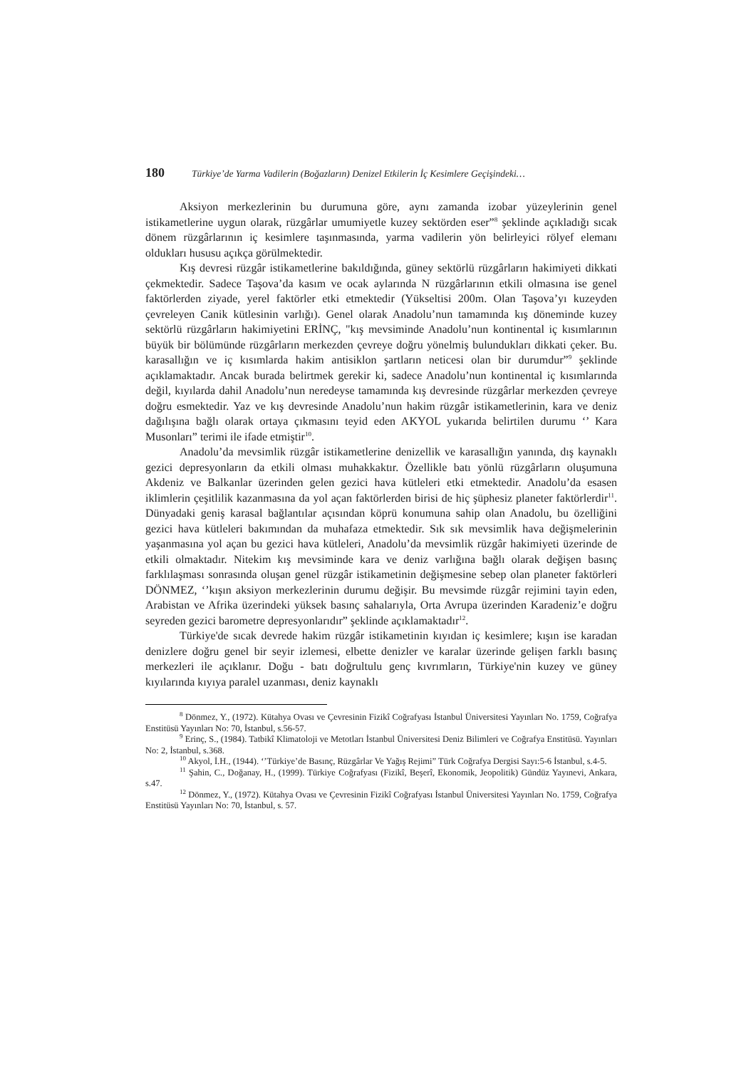180 Türkiye’de Yarma Vadilerin (Boğazların) Denizel Etkilerin İç Kesimlere Geçişindeki…
Aksiyon merkezlerinin bu durumuna göre, aynı zamanda izobar yüzeylerinin genel istikametlerine uygun olarak, rüzgârlar umumiyetle kuzey sektörden eser”<sup>8</sup> şeklinde açıkladığı sıcak dönem rüzgârlarının iç kesimlere taşınmasında, yarma vadilerin yön belirleyici rölyef elemanı oldukları hususu açıkça görülmektedir.
Kış devresi rüzgâr istikametlerine bakıldığında, güney sektörlü rüzgârların hakimiyeti dikkati çekmektedir. Sadece Taşova’da kasım ve ocak aylarında N rüzgârlarının etkili olmasına ise genel faktörlerden ziyade, yerel faktörler etki etmektedir (Yükseltisi 200m. Olan Taşova’yı kuzeyden çevreleyen Canik kütlesinin varlığı). Genel olarak Anadolu’nun tamamında kış döneminde kuzey sektörlü rüzgârların hakimiyetini ERİNÇ, "kış mevsiminde Anadolu’nun kontinental iç kısımlarının büyük bir bölümünde rüzgârların merkezden çevreye doğru yönelmiş bulundukları dikkati çeker. Bu. karasallığın ve iç kısımlarda hakim antisiklon şartların neticesi olan bir durumdur”<sup>9</sup> şeklinde açıklamaktadır. Ancak burada belirtmek gerekir ki, sadece Anadolu’nun kontinental iç kısımlarında değil, kıyılarda dahil Anadolu’nun neredeyse tamamında kış devresinde rüzgârlar merkezden çevreye doğru esmektedir. Yaz ve kış devresinde Anadolu’nun hakim rüzgâr istikametlerinin, kara ve deniz dağılışına bağlı olarak ortaya çıkmasını teyid eden AKYOL yukarıda belirtilen durumu ‘’ Kara Musonları” terimi ile ifade etmiştir<sup>10</sup>.
Anadolu’da mevsimlik rüzgâr istikametlerine denizellik ve karasallığın yanında, dış kaynaklı gezici depresyonların da etkili olması muhakkaktır. Özellikle batı yönlü rüzgârların oluşumuna Akdeniz ve Balkanlar üzerinden gelen gezici hava kütleleri etki etmektedir. Anadolu’da esasen iklimlerin çeşitlilik kazanmasına da yol açan faktörlerden birisi de hiç şüphesiz planeter faktörlerdir<sup>11</sup>. Dünyadaki geniş karasal bağlantılar açısından köprü konumuna sahip olan Anadolu, bu özelliğini gezici hava kütleleri bakımından da muhafaza etmektedir. Sık sık mevsimlik hava değişmelerinin yaşanmasına yol açan bu gezici hava kütleleri, Anadolu’da mevsimlik rüzgâr hakimiyeti üzerinde de etkili olmaktadır. Nitekim kış mevsiminde kara ve deniz varlığına bağlı olarak değişen basınç farklılaşması sonrasında oluşan genel rüzgâr istikametinin değişmesine sebep olan planeter faktörleri DÖNMEZ, ‘’kışın aksiyon merkezlerinin durumu değişir. Bu mevsimde rüzgâr rejimini tayin eden, Arabistan ve Afrika üzerindeki yüksek basınç sahalarıyla, Orta Avrupa üzerinden Karadeniz’e doğru seyreden gezici barometre depresyonlarıdır” şeklinde açıklamaktadır<sup>12</sup>.
Türkiye'de sıcak devrede hakim rüzgâr istikametinin kıyıdan iç kesimlere; kışın ise karadan denizlere doğru genel bir seyir izlemesi, elbette denizler ve karalar üzerinde gelişen farklı basınç merkezleri ile açıklanır. Doğu - batı doğrultulu genç kıvrımların, Türkiye'nin kuzey ve güney kıyılarında kıyıya paralel uzanması, deniz kaynaklı
<sup>8</sup> Dönmez, Y., (1972). Kütahya Ovası ve Çevresinin Fizikî Coğrafyası İstanbul Üniversitesi Yayınları No. 1759, Coğrafya Enstitüsü Yayınları No: 70, İstanbul, s.56-57.
<sup>9</sup> Erinç, S., (1984). Tatbikî Klimatoloji ve Metotları İstanbul Üniversitesi Deniz Bilimleri ve Coğrafya Enstitüsü. Yayınları No: 2, İstanbul, s.368.
<sup>10</sup> Akyol, İ.H., (1944). ‘’Türkiye’de Basınç, Rüzgârlar Ve Yağış Rejimi” Türk Coğrafya Dergisi Sayı:5-6 İstanbul, s.4-5.
<sup>11</sup> Şahin, C., Doğanay, H., (1999). Türkiye Coğrafyası (Fizikî, Beşerî, Ekonomik, Jeopolitik) Gündüz Yayınevi, Ankara, s.47.
<sup>12</sup> Dönmez, Y., (1972). Kütahya Ovası ve Çevresinin Fizikî Coğrafyası İstanbul Üniversitesi Yayınları No. 1759, Coğrafya Enstitüsü Yayınları No: 70, İstanbul, s. 57.